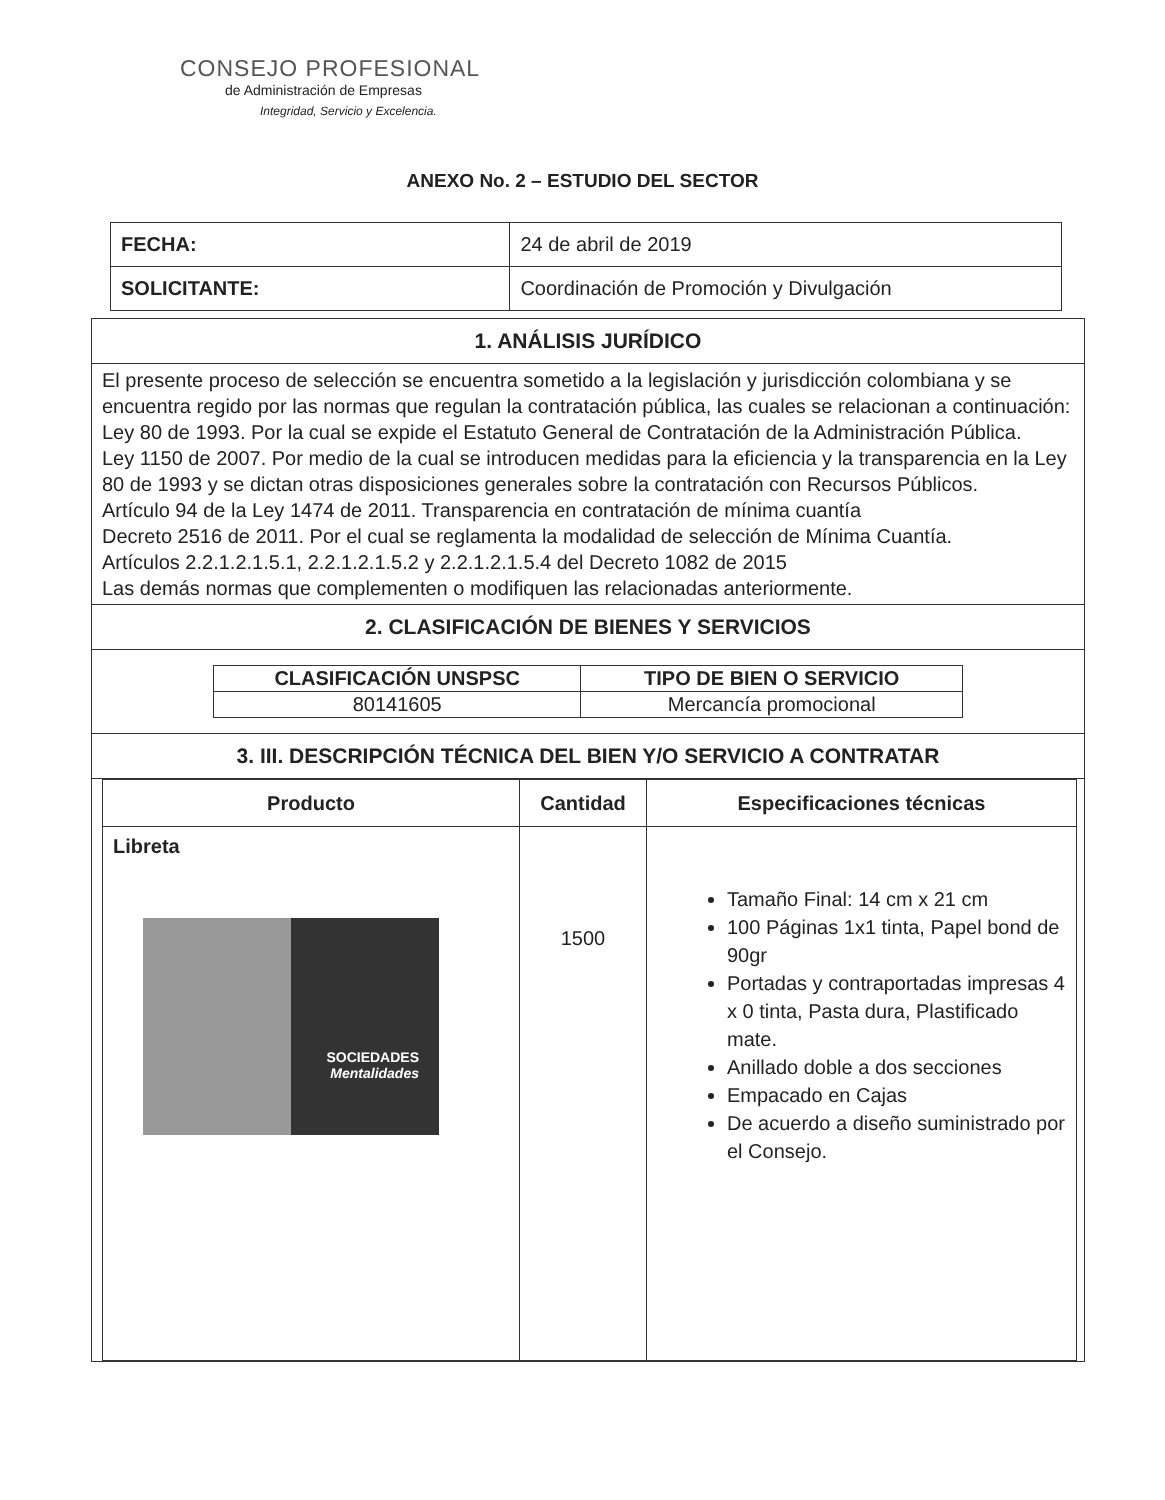CONSEJO PROFESIONAL
de Administración de Empresas
Integridad, Servicio y Excelencia.
ANEXO No. 2 – ESTUDIO DEL SECTOR
| FECHA: | 24 de abril de 2019 |
| SOLICITANTE: | Coordinación de Promoción y Divulgación |
1. ANÁLISIS JURÍDICO
El presente proceso de selección se encuentra sometido a la legislación y jurisdicción colombiana y se encuentra regido por las normas que regulan la contratación pública, las cuales se relacionan a continuación:
Ley 80 de 1993. Por la cual se expide el Estatuto General de Contratación de la Administración Pública.
Ley 1150 de 2007. Por medio de la cual se introducen medidas para la eficiencia y la transparencia en la Ley 80 de 1993 y se dictan otras disposiciones generales sobre la contratación con Recursos Públicos.
Artículo 94 de la Ley 1474 de 2011. Transparencia en contratación de mínima cuantía
Decreto 2516 de 2011. Por el cual se reglamenta la modalidad de selección de Mínima Cuantía.
Artículos 2.2.1.2.1.5.1, 2.2.1.2.1.5.2 y 2.2.1.2.1.5.4 del Decreto 1082 de 2015
Las demás normas que complementen o modifiquen las relacionadas anteriormente.
2. CLASIFICACIÓN DE BIENES Y SERVICIOS
| CLASIFICACIÓN UNSPSC | TIPO DE BIEN O SERVICIO |
| --- | --- |
| 80141605 | Mercancía promocional |
3. III. DESCRIPCIÓN TÉCNICA DEL BIEN Y/O SERVICIO A CONTRATAR
| Producto | Cantidad | Especificaciones técnicas |
| --- | --- | --- |
| Libreta SOCIEDADES Mentalidades | 1500 | Tamaño Final: 14 cm x 21 cm 100 Páginas 1x1 tinta, Papel bond de 90gr Portadas y contraportadas impresas 4 x 0 tinta, Pasta dura, Plastificado mate. Anillado doble a dos secciones Empacado en Cajas De acuerdo a diseño suministrado por el Consejo. |